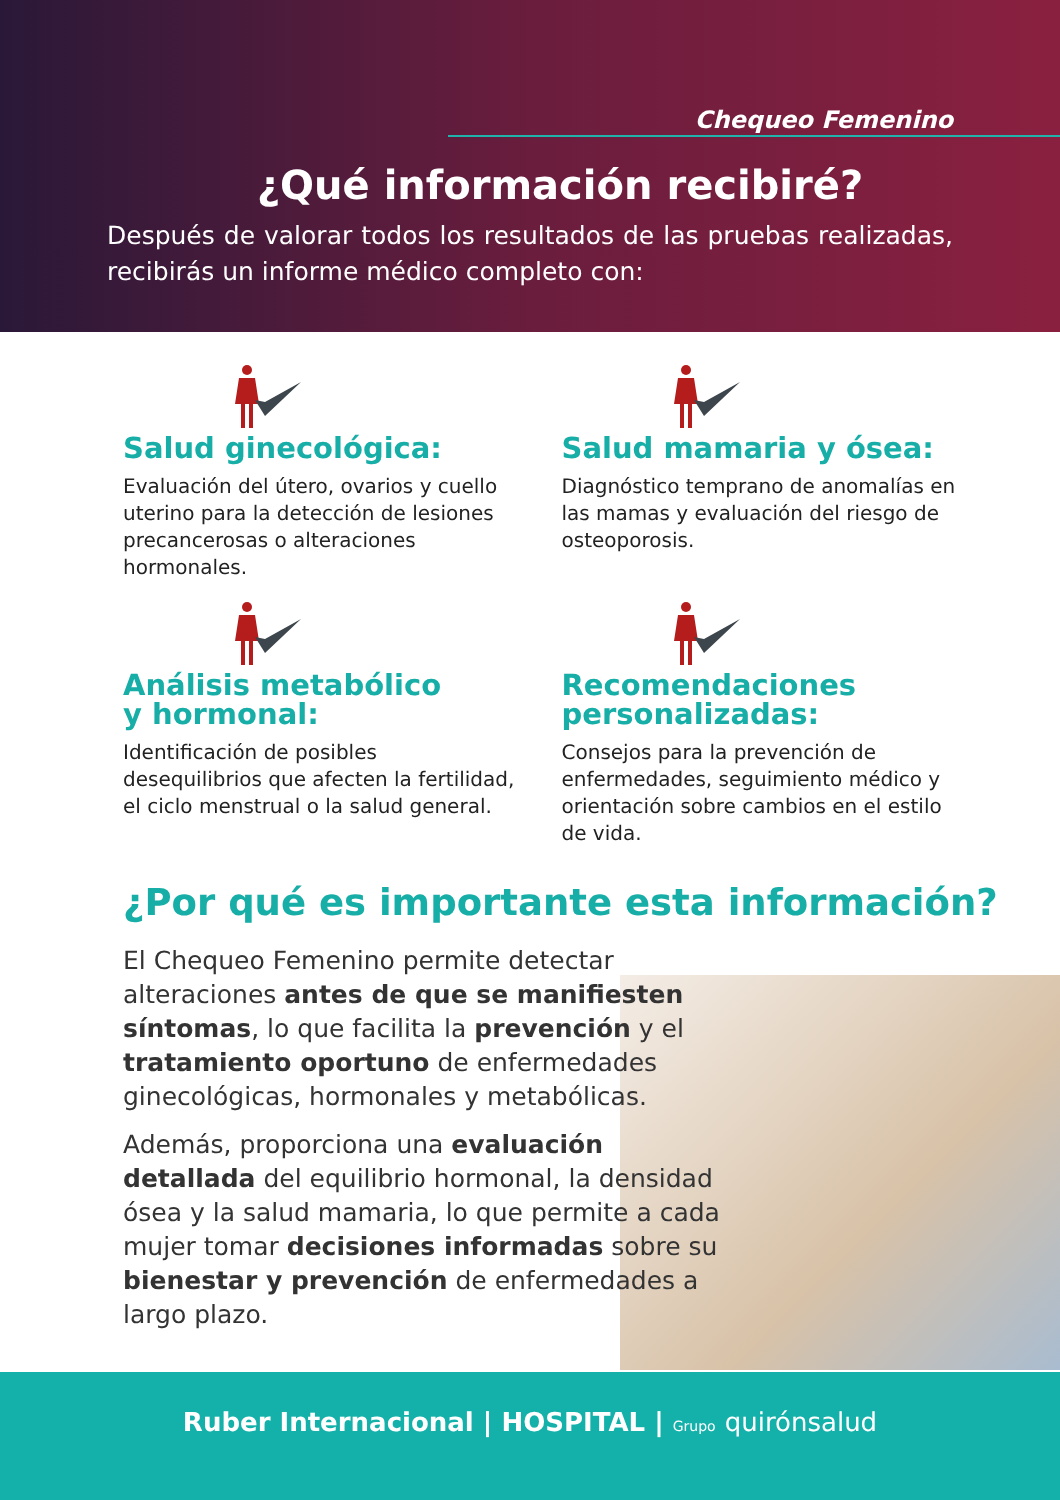Chequeo Femenino
¿Qué información recibiré?
Después de valorar todos los resultados de las pruebas realizadas, recibirás un informe médico completo con:
Salud ginecológica:
Evaluación del útero, ovarios y cuello uterino para la detección de lesiones precancerosas o alteraciones hormonales.
Salud mamaria y ósea:
Diagnóstico temprano de anomalías en las mamas y evaluación del riesgo de osteoporosis.
Análisis metabólico
y hormonal:
Identificación de posibles desequilibrios que afecten la fertilidad, el ciclo menstrual o la salud general.
Recomendaciones
personalizadas:
Consejos para la prevención de enfermedades, seguimiento médico y orientación sobre cambios en el estilo de vida.
¿Por qué es importante esta información?
El Chequeo Femenino permite detectar alteraciones antes de que se manifiesten síntomas, lo que facilita la prevención y el tratamiento oportuno de enfermedades ginecológicas, hormonales y metabólicas.
Además, proporciona una evaluación detallada del equilibrio hormonal, la densidad ósea y la salud mamaria, lo que permite a cada mujer tomar decisiones informadas sobre su bienestar y prevención de enfermedades a largo plazo.
Ruber Internacional | HOSPITAL | Grupo quirónsalud